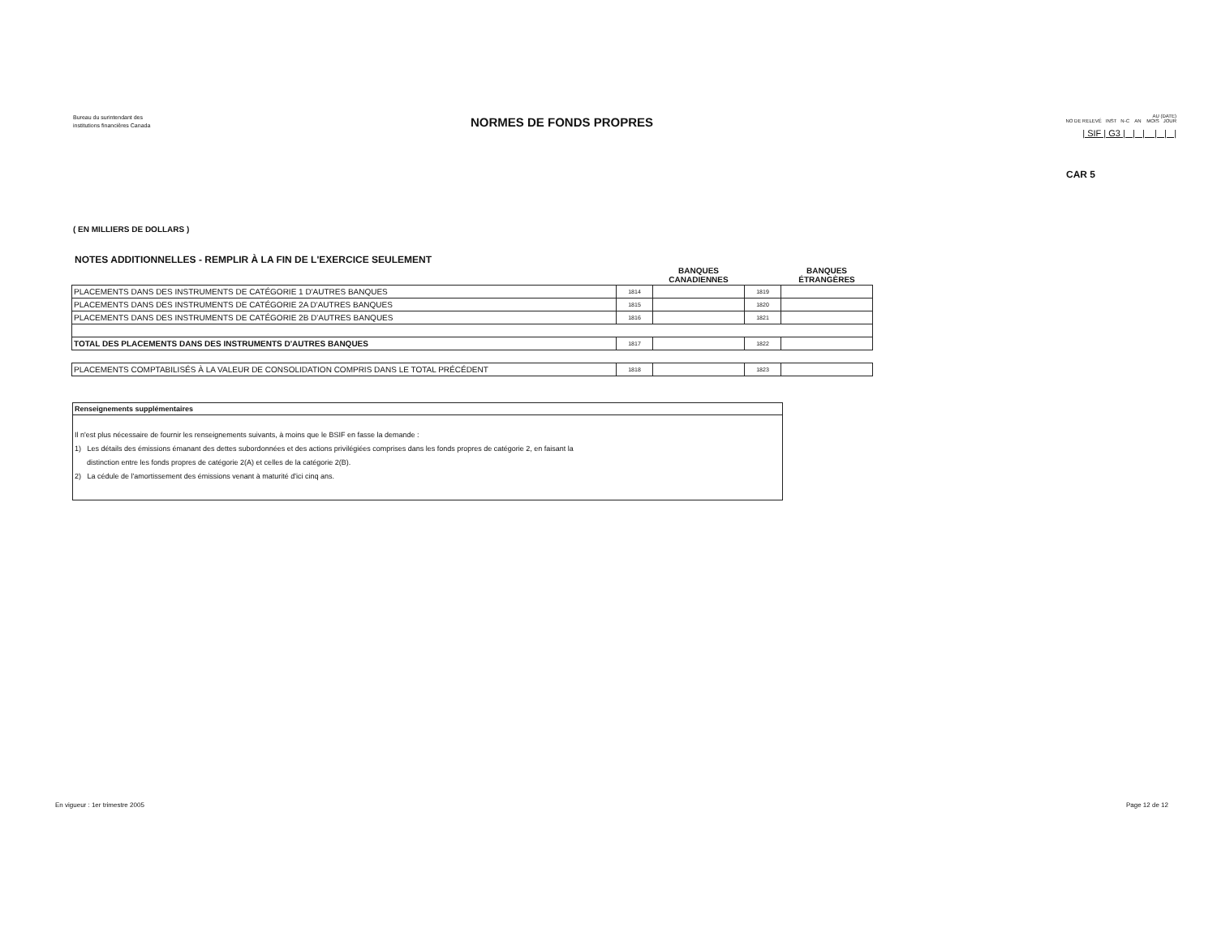Bureau du surintendant des
institutions financières Canada
NORMES DE FONDS PROPRES
AU (DATE)
NO DE RELEVÉ INST N-C AN MOIS JOUR
| SIF | G3 | | | | | |
CAR 5
( EN MILLIERS DE DOLLARS )
NOTES ADDITIONNELLES - REMPLIR À LA FIN DE L'EXERCICE SEULEMENT
| | | BANQUES CANADIENNES | | BANQUES ÉTRANGÈRES |
| --- | --- | --- | --- | --- |
| PLACEMENTS DANS DES INSTRUMENTS DE CATÉGORIE 1 D'AUTRES BANQUES | 1814 | | 1819 | |
| PLACEMENTS DANS DES INSTRUMENTS DE CATÉGORIE 2A D'AUTRES BANQUES | 1815 | | 1820 | |
| PLACEMENTS DANS DES INSTRUMENTS DE CATÉGORIE 2B D'AUTRES BANQUES | 1816 | | 1821 | |
| TOTAL DES PLACEMENTS DANS DES INSTRUMENTS D'AUTRES BANQUES | 1817 | | 1822 | |
| PLACEMENTS COMPTABILISÉS À LA VALEUR DE CONSOLIDATION COMPRIS DANS LE TOTAL PRÉCÉDENT | 1818 | | 1823 | |
Renseignements supplémentaires
Il n'est plus nécessaire de fournir les renseignements suivants, à moins que le BSIF en fasse la demande :
1) Les détails des émissions émanant des dettes subordonnées et des actions privilégiées comprises dans les fonds propres de catégorie 2, en faisant la
distinction entre les fonds propres de catégorie 2(A) et celles de la catégorie 2(B).
2) La cédule de l'amortissement des émissions venant à maturité d'ici cinq ans.
En vigueur : 1er trimestre 2005 Page 12 de 12